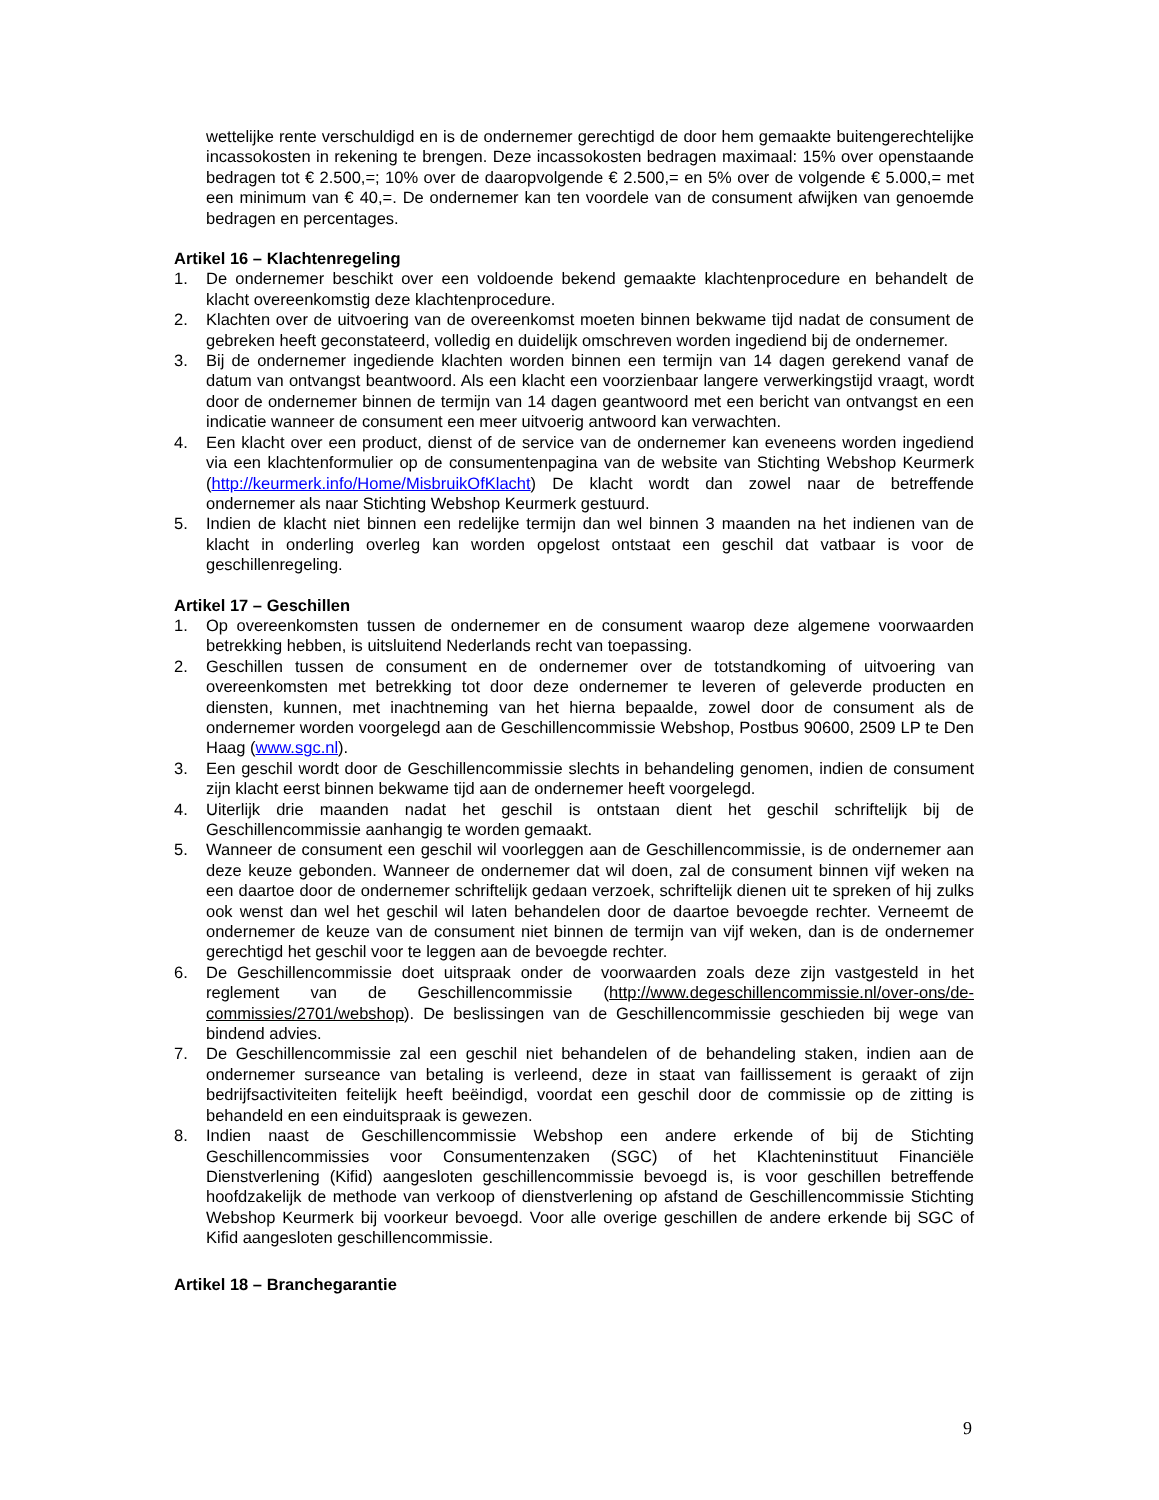wettelijke rente verschuldigd en is de ondernemer gerechtigd de door hem gemaakte buitengerechtelijke incassokosten in rekening te brengen. Deze incassokosten bedragen maximaal: 15% over openstaande bedragen tot € 2.500,=; 10% over de daaropvolgende € 2.500,= en 5% over de volgende € 5.000,= met een minimum van € 40,=. De ondernemer kan ten voordele van de consument afwijken van genoemde bedragen en percentages.
Artikel 16 – Klachtenregeling
1. De ondernemer beschikt over een voldoende bekend gemaakte klachtenprocedure en behandelt de klacht overeenkomstig deze klachtenprocedure.
2. Klachten over de uitvoering van de overeenkomst moeten binnen bekwame tijd nadat de consument de gebreken heeft geconstateerd, volledig en duidelijk omschreven worden ingediend bij de ondernemer.
3. Bij de ondernemer ingediende klachten worden binnen een termijn van 14 dagen gerekend vanaf de datum van ontvangst beantwoord. Als een klacht een voorzienbaar langere verwerkingstijd vraagt, wordt door de ondernemer binnen de termijn van 14 dagen geantwoord met een bericht van ontvangst en een indicatie wanneer de consument een meer uitvoerig antwoord kan verwachten.
4. Een klacht over een product, dienst of de service van de ondernemer kan eveneens worden ingediend via een klachtenformulier op de consumentenpagina van de website van Stichting Webshop Keurmerk (http://keurmerk.info/Home/MisbruikOfKlacht) De klacht wordt dan zowel naar de betreffende ondernemer als naar Stichting Webshop Keurmerk gestuurd.
5. Indien de klacht niet binnen een redelijke termijn dan wel binnen 3 maanden na het indienen van de klacht in onderling overleg kan worden opgelost ontstaat een geschil dat vatbaar is voor de geschillenregeling.
Artikel 17 – Geschillen
1. Op overeenkomsten tussen de ondernemer en de consument waarop deze algemene voorwaarden betrekking hebben, is uitsluitend Nederlands recht van toepassing.
2. Geschillen tussen de consument en de ondernemer over de totstandkoming of uitvoering van overeenkomsten met betrekking tot door deze ondernemer te leveren of geleverde producten en diensten, kunnen, met inachtneming van het hierna bepaalde, zowel door de consument als de ondernemer worden voorgelegd aan de Geschillencommissie Webshop, Postbus 90600, 2509 LP te Den Haag (www.sgc.nl).
3. Een geschil wordt door de Geschillencommissie slechts in behandeling genomen, indien de consument zijn klacht eerst binnen bekwame tijd aan de ondernemer heeft voorgelegd.
4. Uiterlijk drie maanden nadat het geschil is ontstaan dient het geschil schriftelijk bij de Geschillencommissie aanhangig te worden gemaakt.
5. Wanneer de consument een geschil wil voorleggen aan de Geschillencommissie, is de ondernemer aan deze keuze gebonden. Wanneer de ondernemer dat wil doen, zal de consument binnen vijf weken na een daartoe door de ondernemer schriftelijk gedaan verzoek, schriftelijk dienen uit te spreken of hij zulks ook wenst dan wel het geschil wil laten behandelen door de daartoe bevoegde rechter. Verneemt de ondernemer de keuze van de consument niet binnen de termijn van vijf weken, dan is de ondernemer gerechtigd het geschil voor te leggen aan de bevoegde rechter.
6. De Geschillencommissie doet uitspraak onder de voorwaarden zoals deze zijn vastgesteld in het reglement van de Geschillencommissie (http://www.degeschillencommissie.nl/over-ons/de-commissies/2701/webshop). De beslissingen van de Geschillencommissie geschieden bij wege van bindend advies.
7. De Geschillencommissie zal een geschil niet behandelen of de behandeling staken, indien aan de ondernemer surseance van betaling is verleend, deze in staat van faillissement is geraakt of zijn bedrijfsactiviteiten feitelijk heeft beëindigd, voordat een geschil door de commissie op de zitting is behandeld en een einduitspraak is gewezen.
8. Indien naast de Geschillencommissie Webshop een andere erkende of bij de Stichting Geschillencommissies voor Consumentenzaken (SGC) of het Klachteninstituut Financiële Dienstverlening (Kifid) aangesloten geschillencommissie bevoegd is, is voor geschillen betreffende hoofdzakelijk de methode van verkoop of dienstverlening op afstand de Geschillencommissie Stichting Webshop Keurmerk bij voorkeur bevoegd. Voor alle overige geschillen de andere erkende bij SGC of Kifid aangesloten geschillencommissie.
Artikel 18 – Branchegarantie
9